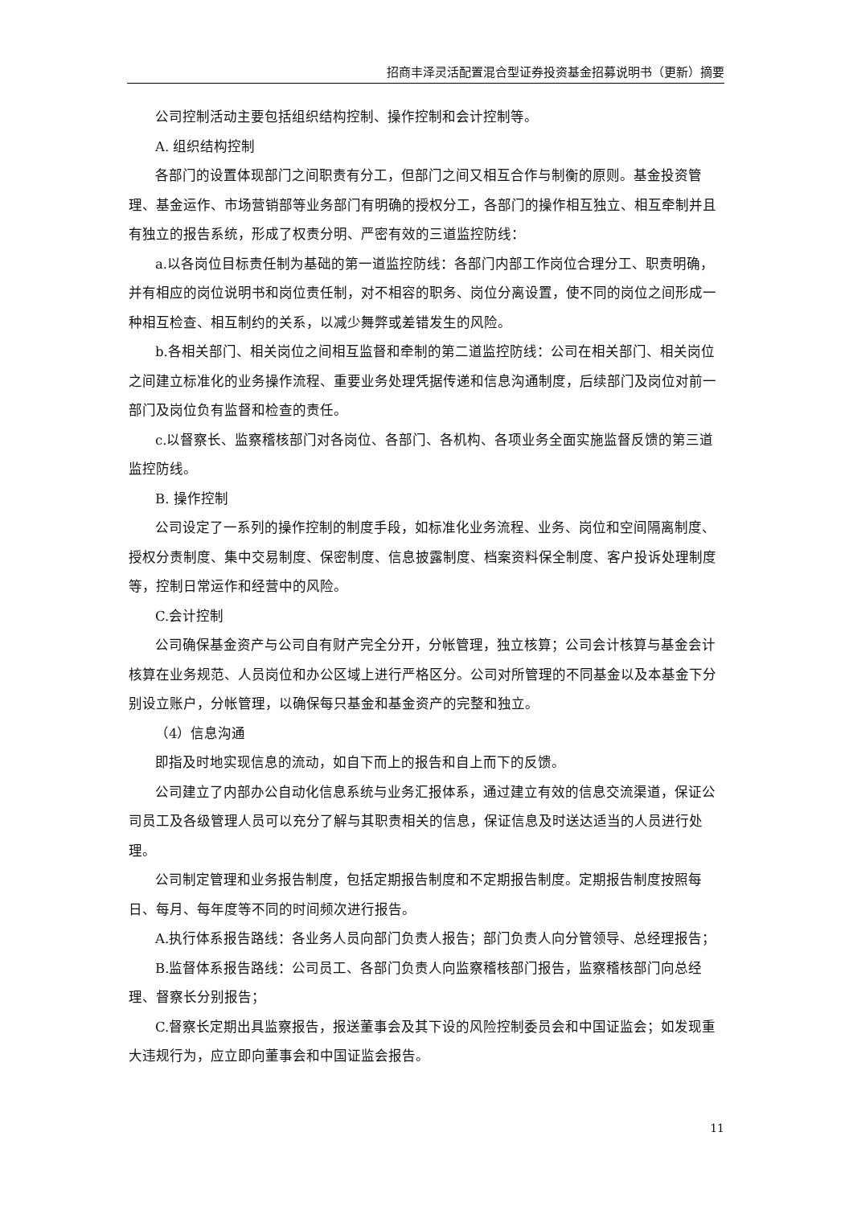招商丰泽灵活配置混合型证券投资基金招募说明书（更新）摘要
公司控制活动主要包括组织结构控制、操作控制和会计控制等。
A. 组织结构控制
各部门的设置体现部门之间职责有分工，但部门之间又相互合作与制衡的原则。基金投资管理、基金运作、市场营销部等业务部门有明确的授权分工，各部门的操作相互独立、相互牵制并且有独立的报告系统，形成了权责分明、严密有效的三道监控防线：
a.以各岗位目标责任制为基础的第一道监控防线：各部门内部工作岗位合理分工、职责明确，并有相应的岗位说明书和岗位责任制，对不相容的职务、岗位分离设置，使不同的岗位之间形成一种相互检查、相互制约的关系，以减少舞弊或差错发生的风险。
b.各相关部门、相关岗位之间相互监督和牵制的第二道监控防线：公司在相关部门、相关岗位之间建立标准化的业务操作流程、重要业务处理凭据传递和信息沟通制度，后续部门及岗位对前一部门及岗位负有监督和检查的责任。
c.以督察长、监察稽核部门对各岗位、各部门、各机构、各项业务全面实施监督反馈的第三道监控防线。
B. 操作控制
公司设定了一系列的操作控制的制度手段，如标准化业务流程、业务、岗位和空间隔离制度、授权分责制度、集中交易制度、保密制度、信息披露制度、档案资料保全制度、客户投诉处理制度等，控制日常运作和经营中的风险。
C.会计控制
公司确保基金资产与公司自有财产完全分开，分帐管理，独立核算；公司会计核算与基金会计核算在业务规范、人员岗位和办公区域上进行严格区分。公司对所管理的不同基金以及本基金下分别设立账户，分帐管理，以确保每只基金和基金资产的完整和独立。
（4）信息沟通
即指及时地实现信息的流动，如自下而上的报告和自上而下的反馈。
公司建立了内部办公自动化信息系统与业务汇报体系，通过建立有效的信息交流渠道，保证公司员工及各级管理人员可以充分了解与其职责相关的信息，保证信息及时送达适当的人员进行处理。
公司制定管理和业务报告制度，包括定期报告制度和不定期报告制度。定期报告制度按照每日、每月、每年度等不同的时间频次进行报告。
A.执行体系报告路线：各业务人员向部门负责人报告；部门负责人向分管领导、总经理报告；
B.监督体系报告路线：公司员工、各部门负责人向监察稽核部门报告，监察稽核部门向总经理、督察长分别报告；
C.督察长定期出具监察报告，报送董事会及其下设的风险控制委员会和中国证监会；如发现重大违规行为，应立即向董事会和中国证监会报告。
11